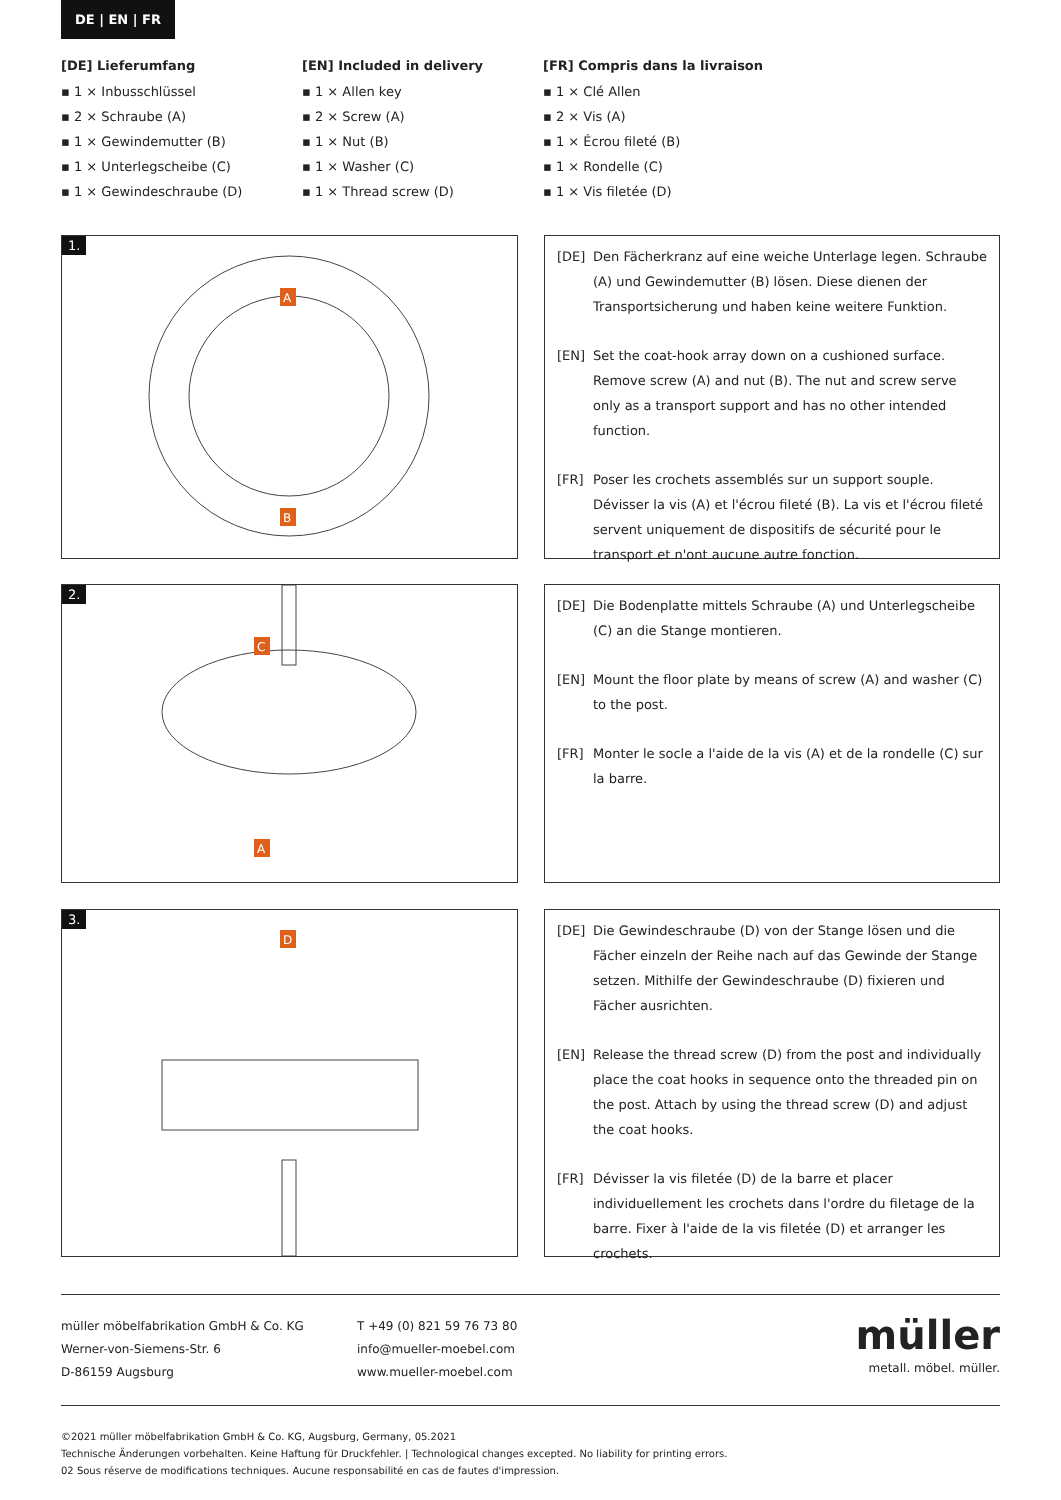DE | EN | FR
[DE] Lieferumfang
▪ 1 × Inbusschlüssel
▪ 2 × Schraube (A)
▪ 1 × Gewindemutter (B)
▪ 1 × Unterlegscheibe (C)
▪ 1 × Gewindeschraube (D)
[EN] Included in delivery
▪ 1 × Allen key
▪ 2 × Screw (A)
▪ 1 × Nut (B)
▪ 1 × Washer (C)
▪ 1 × Thread screw (D)
[FR] Compris dans la livraison
▪ 1 × Clé Allen
▪ 2 × Vis (A)
▪ 1 × Écrou fileté (B)
▪ 1 × Rondelle (C)
▪ 1 × Vis filetée (D)
1.
A
B
[DE] Den Fächerkranz auf eine weiche Unterlage legen. Schraube (A) und Gewindemutter (B) lösen. Diese dienen der Transportsicherung und haben keine weitere Funktion.
[EN] Set the coat-hook array down on a cushioned surface. Remove screw (A) and nut (B). The nut and screw serve only as a transport support and has no other intended function.
[FR] Poser les crochets assemblés sur un support souple. Dévisser la vis (A) et l'écrou fileté (B). La vis et l'écrou fileté servent uniquement de dispositifs de sécurité pour le transport et n'ont aucune autre fonction.
2.
C
A
[DE] Die Bodenplatte mittels Schraube (A) und Unterlegscheibe (C) an die Stange montieren.
[EN] Mount the floor plate by means of screw (A) and washer (C) to the post.
[FR] Monter le socle a l'aide de la vis (A) et de la rondelle (C) sur la barre.
3.
D
[DE] Die Gewindeschraube (D) von der Stange lösen und die Fächer einzeln der Reihe nach auf das Gewinde der Stange setzen. Mithilfe der Gewindeschraube (D) fixieren und Fächer ausrichten.
[EN] Release the thread screw (D) from the post and individually place the coat hooks in sequence onto the threaded pin on the post. Attach by using the thread screw (D) and adjust the coat hooks.
[FR] Dévisser la vis filetée (D) de la barre et placer individuellement les crochets dans l'ordre du filetage de la barre. Fixer à l'aide de la vis filetée (D) et arranger les crochets.
müller möbelfabrikation GmbH & Co. KG
Werner-von-Siemens-Str. 6
D-86159 Augsburg
T +49 (0) 821 59 76 73 80
info@mueller-moebel.com
www.mueller-moebel.com
müller
metall. möbel. müller.
©2021 müller möbelfabrikation GmbH & Co. KG, Augsburg, Germany, 05.2021
Technische Änderungen vorbehalten. Keine Haftung für Druckfehler. | Technological changes excepted. No liability for printing errors.
02 Sous réserve de modifications techniques. Aucune responsabilité en cas de fautes d'impression.